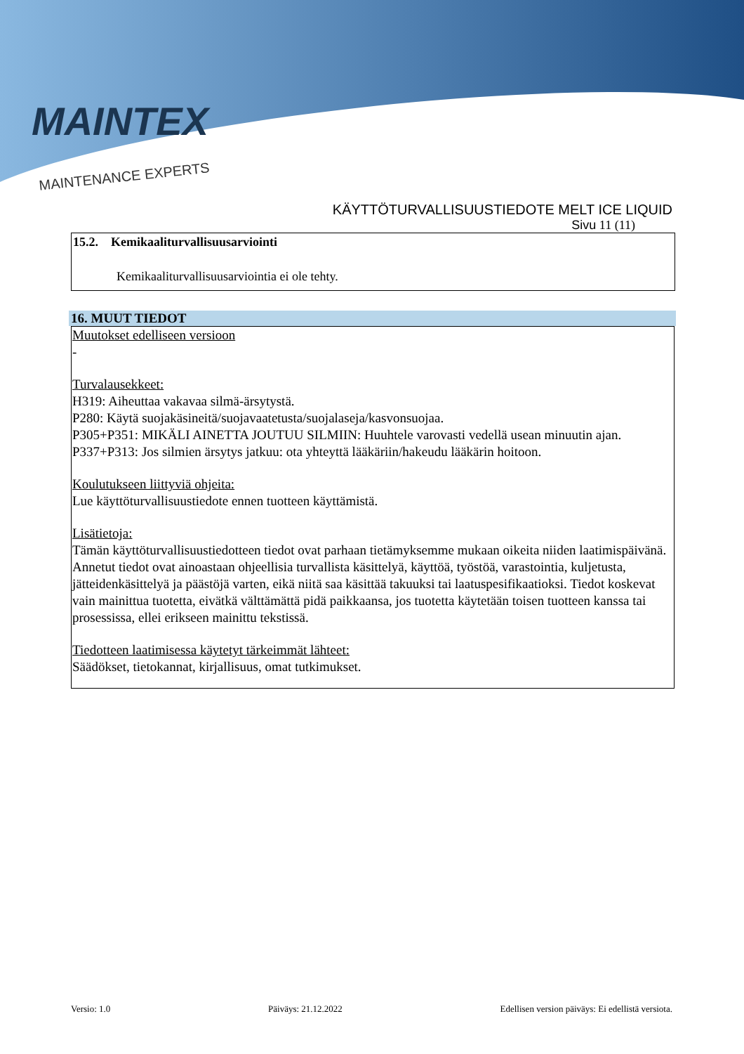MAINTEX
MAINTENANCE EXPERTS
KÄYTTÖTURVALLISUUSTIEDOTE MELT ICE LIQUID
Sivu 11 (11)
15.2. Kemikaaliturvallisuusarviointi
Kemikaaliturvallisuusarviointia ei ole tehty.
16. MUUT TIEDOT
Muutokset edelliseen versioon
-
Turvalausekkeet:
H319: Aiheuttaa vakavaa silmä-ärsytystä.
P280: Käytä suojakäsineitä/suojavaatetusta/suojalaseja/kasvonsuojaa.
P305+P351: MIKÄLI AINETTA JOUTUU SILMIIN: Huuhtele varovasti vedellä usean minuutin ajan.
P337+P313: Jos silmien ärsytys jatkuu: ota yhteyttä lääkäriin/hakeudu lääkärin hoitoon.
Koulutukseen liittyviä ohjeita:
Lue käyttöturvallisuustiedote ennen tuotteen käyttämistä.
Lisätietoja:
Tämän käyttöturvallisuustiedotteen tiedot ovat parhaan tietämyksemme mukaan oikeita niiden laatimispäivänä. Annetut tiedot ovat ainoastaan ohjeellisia turvallista käsittelyä, käyttöä, työstöä, varastointia, kuljetusta, jätteidenkäsittelyä ja päästöjä varten, eikä niitä saa käsittää takuuksi tai laatuspesifikaatioksi. Tiedot koskevat vain mainittua tuotetta, eivätkä välttämättä pidä paikkaansa, jos tuotetta käytetään toisen tuotteen kanssa tai prosessissa, ellei erikseen mainittu tekstissä.
Tiedotteen laatimisessa käytetyt tärkeimmät lähteet:
Säädökset, tietokannat, kirjallisuus, omat tutkimukset.
Versio: 1.0 Päiväys: 21.12.2022 Edellisen version päiväys: Ei edellistä versiota.